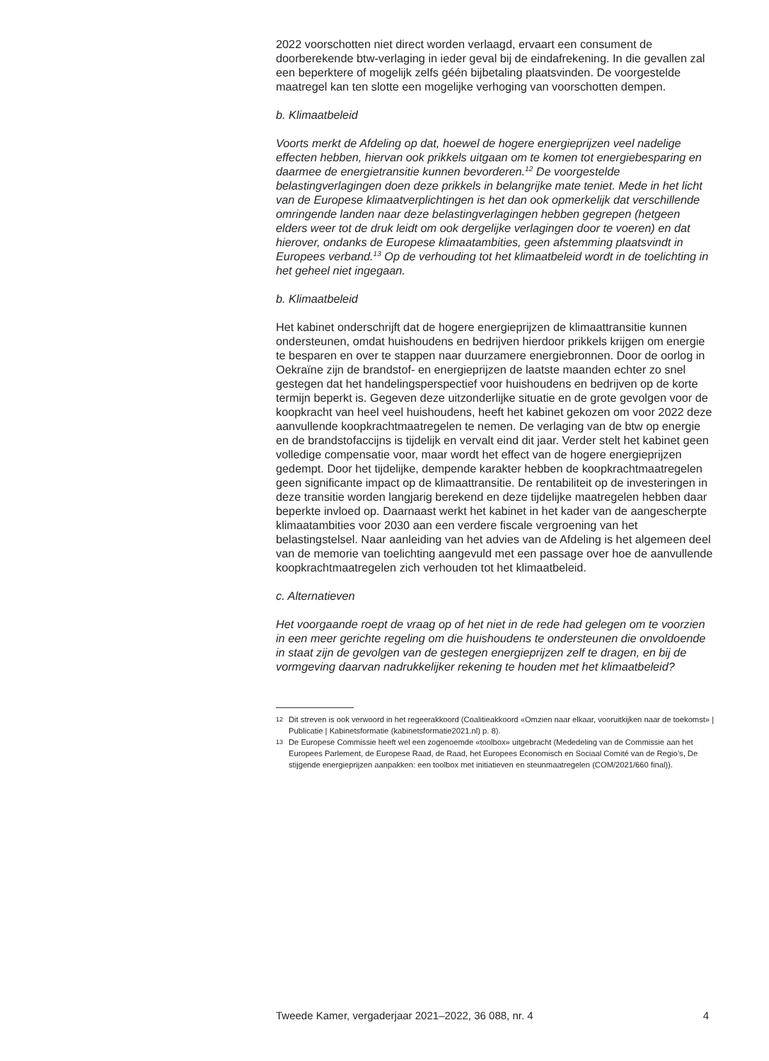2022 voorschotten niet direct worden verlaagd, ervaart een consument de doorberekende btw-verlaging in ieder geval bij de eindafrekening. In die gevallen zal een beperktere of mogelijk zelfs géén bijbetaling plaats­vinden. De voorgestelde maatregel kan ten slotte een mogelijke verhoging van voorschotten dempen.
b. Klimaatbeleid
Voorts merkt de Afdeling op dat, hoewel de hogere energieprijzen veel nadelige effecten hebben, hiervan ook prikkels uitgaan om te komen tot energiebesparing en daarmee de energietransitie kunnen bevorderen.<sup>12</sup> De voorgestelde belastingverlagingen doen deze prikkels in belangrijke mate teniet. Mede in het licht van de Europese klimaatverplichtingen is het dan ook opmerkelijk dat verschillende omringende landen naar deze belastingverlagingen hebben gegrepen (hetgeen elders weer tot de druk leidt om ook dergelijke verlagingen door te voeren) en dat hierover, ondanks de Europese klimaatambities, geen afstemming plaatsvindt in Europees verband.<sup>13</sup> Op de verhouding tot het klimaatbeleid wordt in de toelichting in het geheel niet ingegaan.
b. Klimaatbeleid
Het kabinet onderschrijft dat de hogere energieprijzen de klimaattransitie kunnen ondersteunen, omdat huishoudens en bedrijven hierdoor prikkels krijgen om energie te besparen en over te stappen naar duurzamere energiebronnen. Door de oorlog in Oekraïne zijn de brandstof- en energieprijzen de laatste maanden echter zo snel gestegen dat het handelingsperspectief voor huishoudens en bedrijven op de korte termijn beperkt is. Gegeven deze uitzonderlijke situatie en de grote gevolgen voor de koopkracht van heel veel huishoudens, heeft het kabinet gekozen om voor 2022 deze aanvullende koopkrachtmaatregelen te nemen. De verlaging van de btw op energie en de brandstofaccijns is tijdelijk en vervalt eind dit jaar. Verder stelt het kabinet geen volledige compensatie voor, maar wordt het effect van de hogere energieprijzen gedempt. Door het tijdelijke, dempende karakter hebben de koopkrachtmaatregelen geen significante impact op de klimaattransitie. De rentabiliteit op de investe­ringen in deze transitie worden langjarig berekend en deze tijdelijke maatregelen hebben daar beperkte invloed op. Daarnaast werkt het kabinet in het kader van de aangescherpte klimaatambities voor 2030 aan een verdere fiscale vergroening van het belastingstelsel. Naar aanleiding van het advies van de Afdeling is het algemeen deel van de memorie van toelichting aangevuld met een passage over hoe de aanvullende koopkrachtmaatregelen zich verhouden tot het klimaatbeleid.
c. Alternatieven
Het voorgaande roept de vraag op of het niet in de rede had gelegen om te voorzien in een meer gerichte regeling om die huishoudens te ondersteunen die onvoldoende in staat zijn de gevolgen van de gestegen energieprijzen zelf te dragen, en bij de vormgeving daarvan nadrukkelijker rekening te houden met het klimaatbeleid?
12 Dit streven is ook verwoord in het regeerakkoord (Coalitieakkoord «Omzien naar elkaar, vooruitkijken naar de toekomst» | Publicatie | Kabinetsformatie (kabinetsformatie2021.nl) p. 8).
13 De Europese Commissie heeft wel een zogenoemde «toolbox» uitgebracht (Mededeling van de Commissie aan het Europees Parlement, de Europese Raad, de Raad, het Europees Economisch en Sociaal Comité van de Regio’s, De stijgende energieprijzen aanpakken: een toolbox met initiatieven en steunmaatregelen (COM/2021/660 final)).
Tweede Kamer, vergaderjaar 2021–2022, 36 088, nr. 4 4